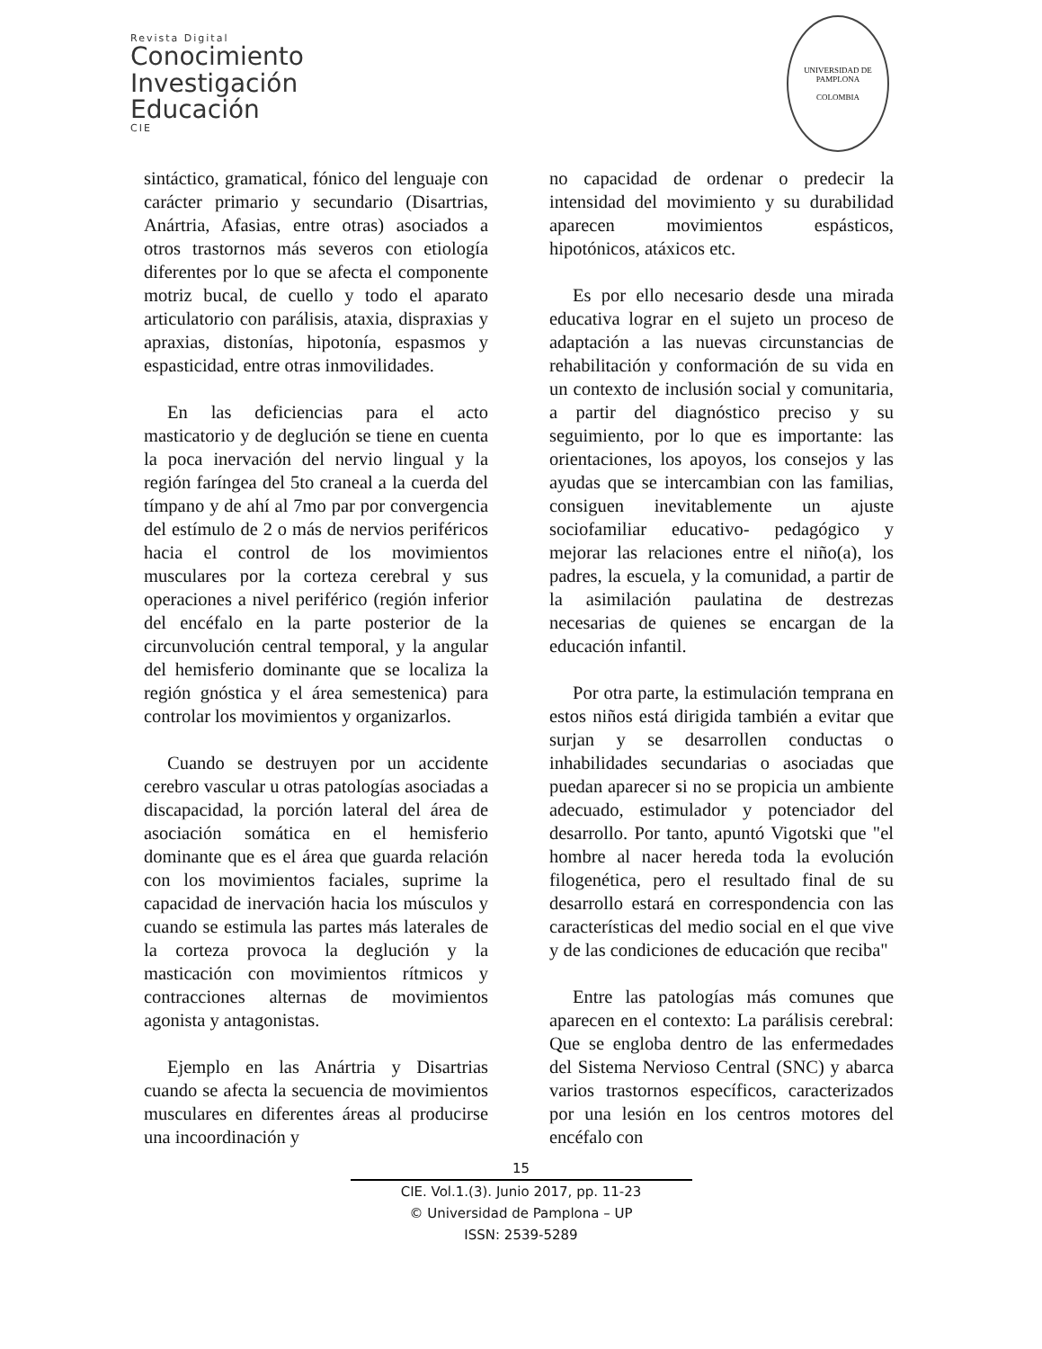Revista Digital
Conocimiento
Investigación
Educación
CIE
UNIVERSIDAD DE PAMPLONA
COLOMBIA
sintáctico, gramatical, fónico del lenguaje con carácter primario y secundario (Disartrias, Anártria, Afasias, entre otras) asociados a otros trastornos más severos con etiología diferentes por lo que se afecta el componente motriz bucal, de cuello y todo el aparato articulatorio con parálisis, ataxia, dispraxias y apraxias, distonías, hipotonía, espasmos y espasticidad, entre otras inmovilidades.
En las deficiencias para el acto masticatorio y de deglución se tiene en cuenta la poca inervación del nervio lingual y la región faríngea del 5to craneal a la cuerda del tímpano y de ahí al 7mo par por convergencia del estímulo de 2 o más de nervios periféricos hacia el control de los movimientos musculares por la corteza cerebral y sus operaciones a nivel periférico (región inferior del encéfalo en la parte posterior de la circunvolución central temporal, y la angular del hemisferio dominante que se localiza la región gnóstica y el área semestenica) para controlar los movimientos y organizarlos.
Cuando se destruyen por un accidente cerebro vascular u otras patologías asociadas a discapacidad, la porción lateral del área de asociación somática en el hemisferio dominante que es el área que guarda relación con los movimientos faciales, suprime la capacidad de inervación hacia los músculos y cuando se estimula las partes más laterales de la corteza provoca la deglución y la masticación con movimientos rítmicos y contracciones alternas de movimientos agonista y antagonistas.
Ejemplo en las Anártria y Disartrias cuando se afecta la secuencia de movimientos musculares en diferentes áreas al producirse una incoordinación y
no capacidad de ordenar o predecir la intensidad del movimiento y su durabilidad aparecen movimientos espásticos, hipotónicos, atáxicos etc.
Es por ello necesario desde una mirada educativa lograr en el sujeto un proceso de adaptación a las nuevas circunstancias de rehabilitación y conformación de su vida en un contexto de inclusión social y comunitaria, a partir del diagnóstico preciso y su seguimiento, por lo que es importante: las orientaciones, los apoyos, los consejos y las ayudas que se intercambian con las familias, consiguen inevitablemente un ajuste sociofamiliar educativo- pedagógico y mejorar las relaciones entre el niño(a), los padres, la escuela, y la comunidad, a partir de la asimilación paulatina de destrezas necesarias de quienes se encargan de la educación infantil.
Por otra parte, la estimulación temprana en estos niños está dirigida también a evitar que surjan y se desarrollen conductas o inhabilidades secundarias o asociadas que puedan aparecer si no se propicia un ambiente adecuado, estimulador y potenciador del desarrollo. Por tanto, apuntó Vigotski que "el hombre al nacer hereda toda la evolución filogenética, pero el resultado final de su desarrollo estará en correspondencia con las características del medio social en el que vive y de las condiciones de educación que reciba"
Entre las patologías más comunes que aparecen en el contexto: La parálisis cerebral: Que se engloba dentro de las enfermedades del Sistema Nervioso Central (SNC) y abarca varios trastornos específicos, caracterizados por una lesión en los centros motores del encéfalo con
15
CIE. Vol.1.(3). Junio 2017, pp. 11-23
© Universidad de Pamplona – UP
ISSN: 2539-5289